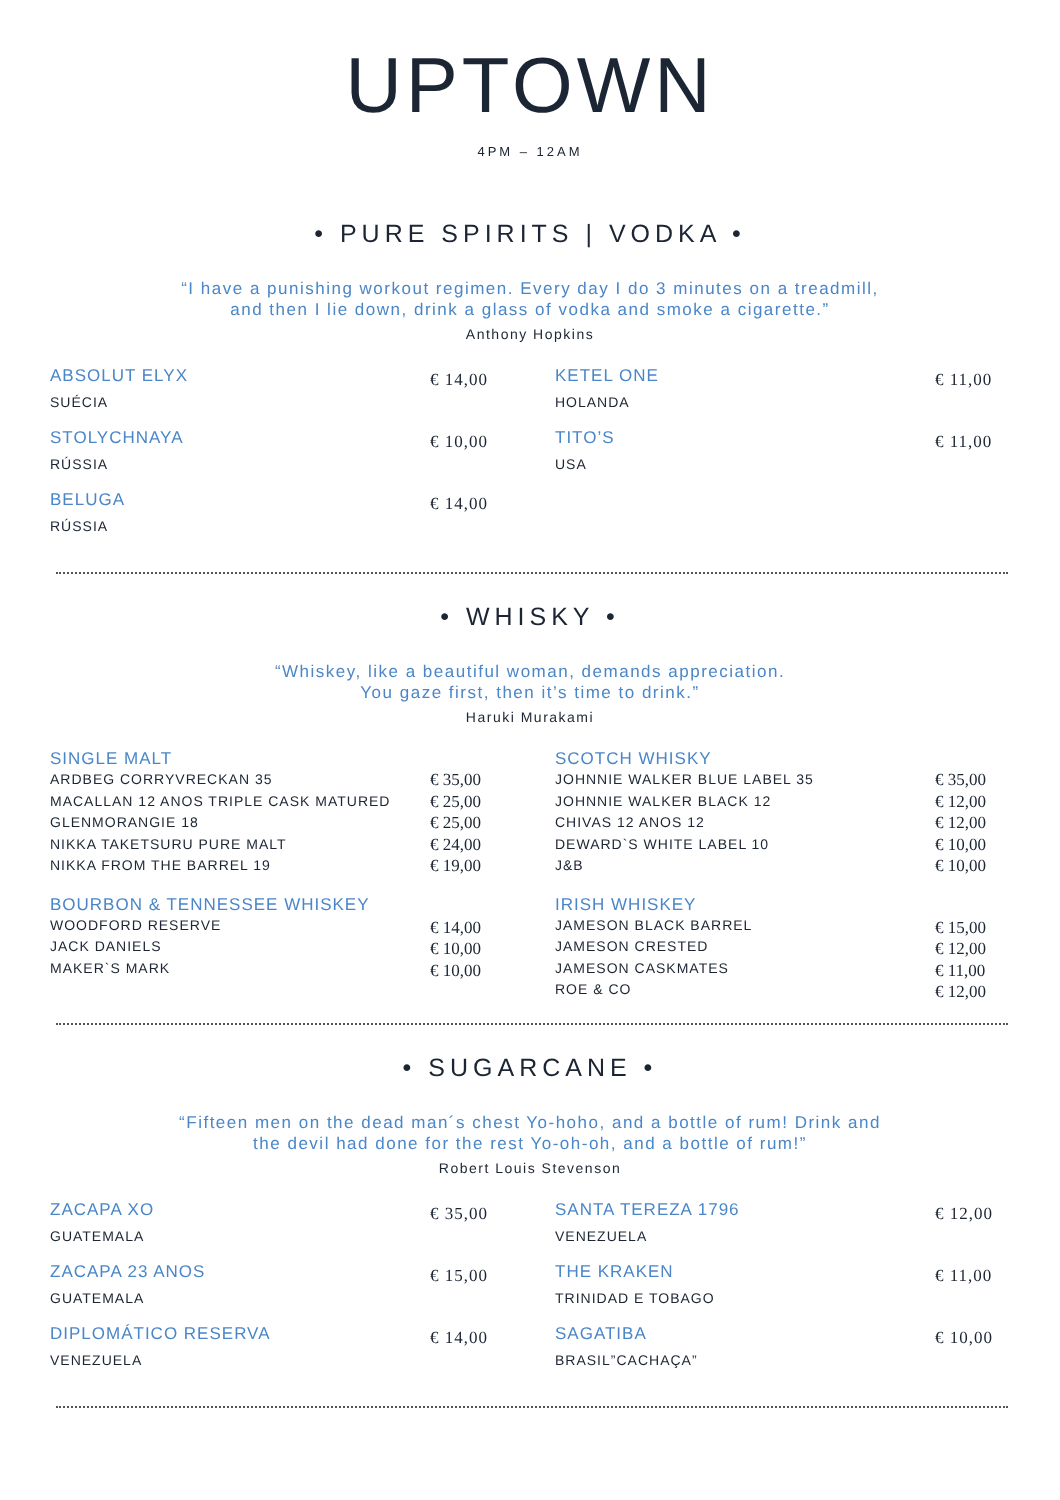UPTOWN
4PM – 12AM
• PURE SPIRITS | VODKA •
“I have a punishing workout regimen. Every day I do 3 minutes on a treadmill,
and then I lie down, drink a glass of vodka and smoke a cigarette.”
Anthony Hopkins
ABSOLUT ELYX
SUÉCIA
€ 14,00
KETEL ONE
HOLANDA
€ 11,00
STOLYCHNAYA
RÚSSIA
€ 10,00
TITO’S
USA
€ 11,00
BELUGA
RÚSSIA
€ 14,00
• WHISKY •
“Whiskey, like a beautiful woman, demands appreciation.
You gaze first, then it’s time to drink.”
Haruki Murakami
SINGLE MALT
ARDBEG CORRYVRECKAN 35
MACALLAN 12 ANOS TRIPLE CASK MATURED
GLENMORANGIE 18
NIKKA TAKETSURU PURE MALT
NIKKA FROM THE BARREL 19
€ 35,00
€ 25,00
€ 25,00
€ 24,00
€ 19,00
SCOTCH WHISKY
JOHNNIE WALKER BLUE LABEL 35
JOHNNIE WALKER BLACK 12
CHIVAS 12 ANOS 12
DEWARD`S WHITE LABEL 10
J&B
€ 35,00
€ 12,00
€ 12,00
€ 10,00
€ 10,00
BOURBON & TENNESSEE WHISKEY
WOODFORD RESERVE
JACK DANIELS
MAKER`S MARK
€ 14,00
€ 10,00
€ 10,00
IRISH WHISKEY
JAMESON BLACK BARREL
JAMESON CRESTED
JAMESON CASKMATES
ROE & CO
€ 15,00
€ 12,00
€ 11,00
€ 12,00
• SUGARCANE •
“Fifteen men on the dead man´s chest Yo-hoho, and a bottle of rum! Drink and
the devil had done for the rest Yo-oh-oh, and a bottle of rum!”
Robert Louis Stevenson
ZACAPA XO
GUATEMALA
€ 35,00
SANTA TEREZA 1796
VENEZUELA
€ 12,00
ZACAPA 23 ANOS
GUATEMALA
€ 15,00
THE KRAKEN
TRINIDAD E TOBAGO
€ 11,00
DIPLOMÁTICO RESERVA
VENEZUELA
€ 14,00
SAGATIBA
BRASIL”CACHAÇA”
€ 10,00